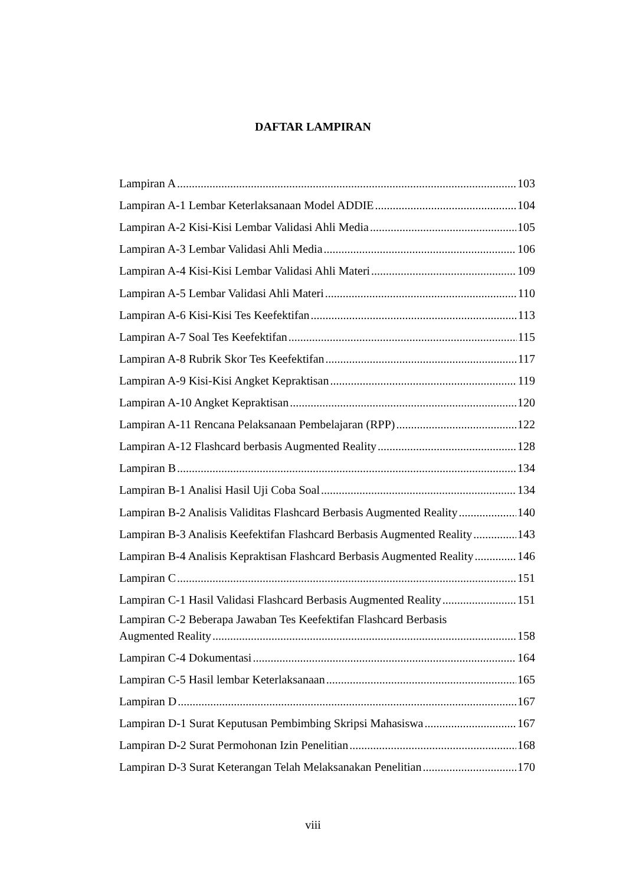DAFTAR LAMPIRAN
Lampiran A 103
Lampiran A-1 Lembar Keterlaksanaan Model ADDIE 104
Lampiran A-2 Kisi-Kisi Lembar Validasi Ahli Media 105
Lampiran A-3 Lembar Validasi Ahli Media 106
Lampiran A-4 Kisi-Kisi Lembar Validasi Ahli Materi 109
Lampiran A-5 Lembar Validasi Ahli Materi 110
Lampiran A-6 Kisi-Kisi Tes Keefektifan 113
Lampiran A-7 Soal Tes Keefektifan 115
Lampiran A-8 Rubrik Skor Tes Keefektifan 117
Lampiran A-9 Kisi-Kisi Angket Kepraktisan 119
Lampiran A-10 Angket Kepraktisan 120
Lampiran A-11 Rencana Pelaksanaan Pembelajaran (RPP) 122
Lampiran A-12 Flashcard berbasis Augmented Reality 128
Lampiran B 134
Lampiran B-1 Analisi Hasil Uji Coba Soal 134
Lampiran B-2 Analisis Validitas Flashcard Berbasis Augmented Reality 140
Lampiran B-3 Analisis Keefektifan Flashcard Berbasis Augmented Reality 143
Lampiran B-4 Analisis Kepraktisan Flashcard Berbasis Augmented Reality 146
Lampiran C 151
Lampiran C-1 Hasil Validasi Flashcard Berbasis Augmented Reality 151
Lampiran C-2 Beberapa Jawaban Tes Keefektifan Flashcard Berbasis
Augmented Reality 158
Lampiran C-4 Dokumentasi 164
Lampiran C-5 Hasil lembar Keterlaksanaan 165
Lampiran D 167
Lampiran D-1 Surat Keputusan Pembimbing Skripsi Mahasiswa 167
Lampiran D-2 Surat Permohonan Izin Penelitian 168
Lampiran D-3 Surat Keterangan Telah Melaksanakan Penelitian 170
viii